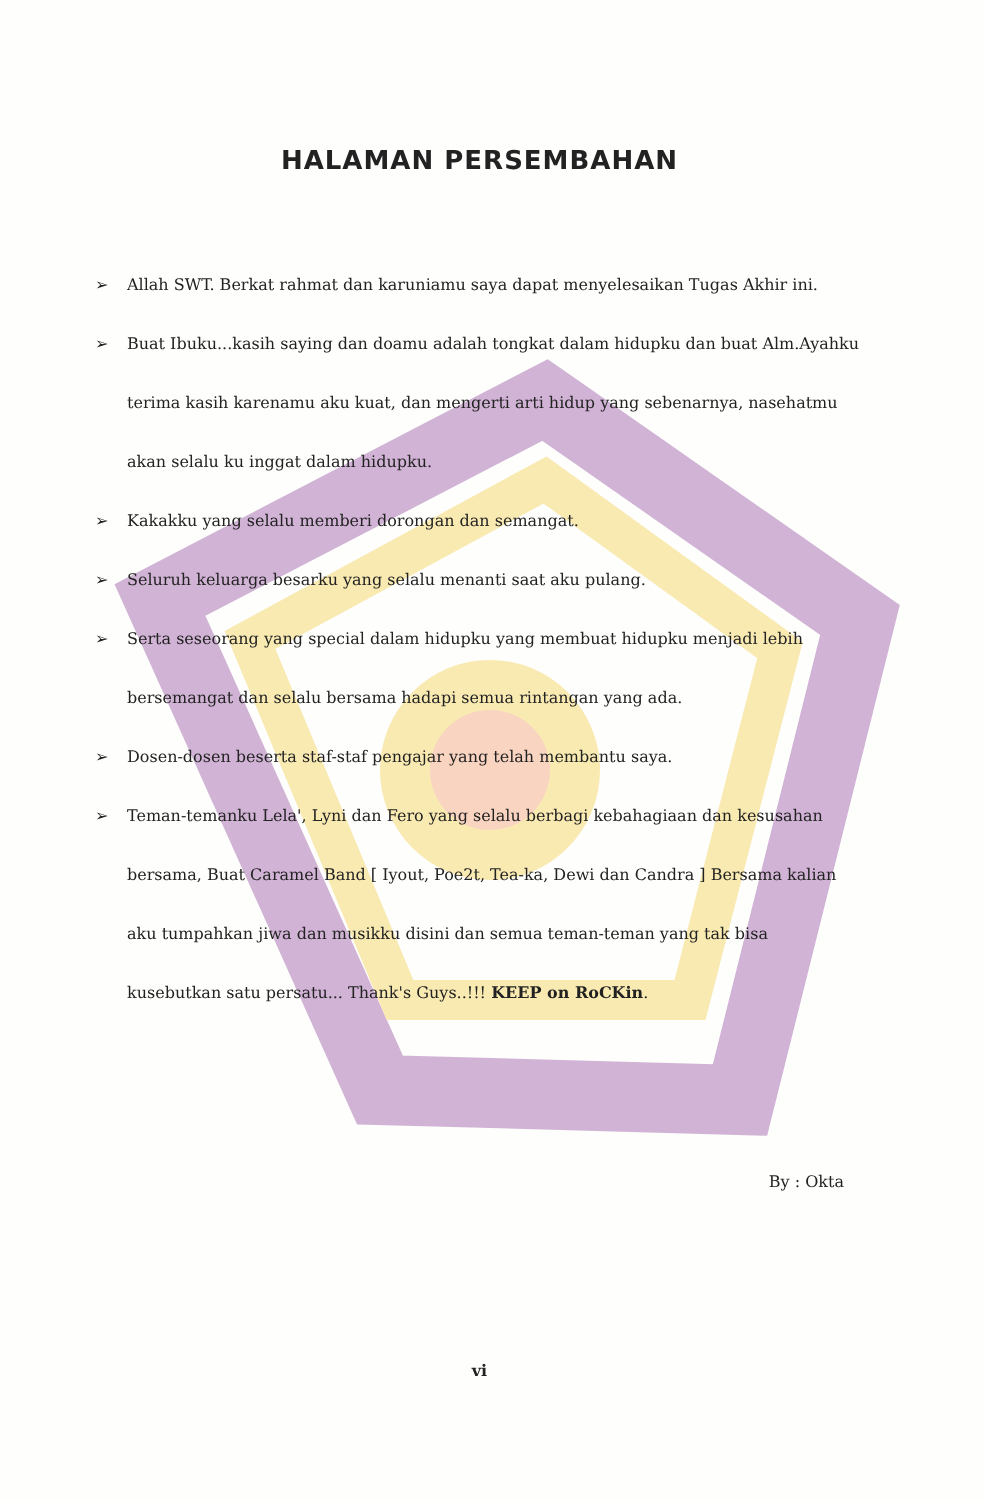HALAMAN PERSEMBAHAN
➢ Allah SWT. Berkat rahmat dan karuniamu saya dapat menyelesaikan Tugas Akhir ini.
➢ Buat Ibuku...kasih saying dan doamu adalah tongkat dalam hidupku dan buat Alm.Ayahku terima kasih karenamu aku kuat, dan mengerti arti hidup yang sebenarnya, nasehatmu akan selalu ku inggat dalam hidupku.
➢ Kakakku yang selalu memberi dorongan dan semangat.
➢ Seluruh keluarga besarku yang selalu menanti saat aku pulang.
➢ Serta seseorang yang special dalam hidupku yang membuat hidupku menjadi lebih bersemangat dan selalu bersama hadapi semua rintangan yang ada.
➢ Dosen-dosen beserta staf-staf pengajar yang telah membantu saya.
➢ Teman-temanku Lela', Lyni dan Fero yang selalu berbagi kebahagiaan dan kesusahan bersama, Buat Caramel Band [ Iyout, Poe2t, Tea-ka, Dewi dan Candra ] Bersama kalian aku tumpahkan jiwa dan musikku disini dan semua teman-teman yang tak bisa kusebutkan satu persatu... Thank's Guys..!!! KEEP on RoCKin.
By : Okta
vi